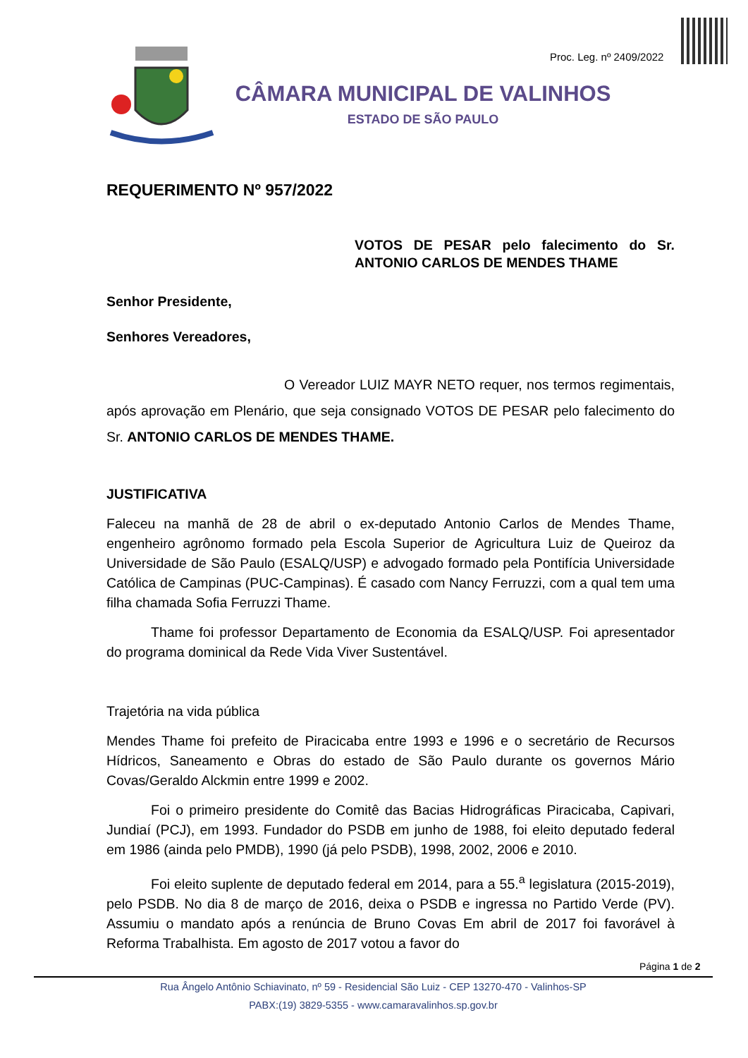Proc. Leg. nº 2409/2022
CÂMARA MUNICIPAL DE VALINHOS
ESTADO DE SÃO PAULO
REQUERIMENTO Nº 957/2022
VOTOS DE PESAR pelo falecimento do Sr. ANTONIO CARLOS DE MENDES THAME
Senhor Presidente,
Senhores Vereadores,
O Vereador LUIZ MAYR NETO requer, nos termos regimentais, após aprovação em Plenário, que seja consignado VOTOS DE PESAR pelo falecimento do Sr. ANTONIO CARLOS DE MENDES THAME.
JUSTIFICATIVA
Faleceu na manhã de 28 de abril o ex-deputado Antonio Carlos de Mendes Thame, engenheiro agrônomo formado pela Escola Superior de Agricultura Luiz de Queiroz da Universidade de São Paulo (ESALQ/USP) e advogado formado pela Pontifícia Universidade Católica de Campinas (PUC-Campinas). É casado com Nancy Ferruzzi, com a qual tem uma filha chamada Sofia Ferruzzi Thame.
Thame foi professor Departamento de Economia da ESALQ/USP. Foi apresentador do programa dominical da Rede Vida Viver Sustentável.
Trajetória na vida pública
Mendes Thame foi prefeito de Piracicaba entre 1993 e 1996 e o secretário de Recursos Hídricos, Saneamento e Obras do estado de São Paulo durante os governos Mário Covas/Geraldo Alckmin entre 1999 e 2002.
Foi o primeiro presidente do Comitê das Bacias Hidrográficas Piracicaba, Capivari, Jundiaí (PCJ), em 1993. Fundador do PSDB em junho de 1988, foi eleito deputado federal em 1986 (ainda pelo PMDB), 1990 (já pelo PSDB), 1998, 2002, 2006 e 2010.
Foi eleito suplente de deputado federal em 2014, para a 55.<sup>a</sup> legislatura (2015-2019), pelo PSDB. No dia 8 de março de 2016, deixa o PSDB e ingressa no Partido Verde (PV). Assumiu o mandato após a renúncia de Bruno Covas Em abril de 2017 foi favorável à Reforma Trabalhista. Em agosto de 2017 votou a favor do
Página 1 de 2
Rua Ângelo Antônio Schiavinato, nº 59 - Residencial São Luiz - CEP 13270-470 - Valinhos-SP
PABX:(19) 3829-5355 - www.camaravalinhos.sp.gov.br